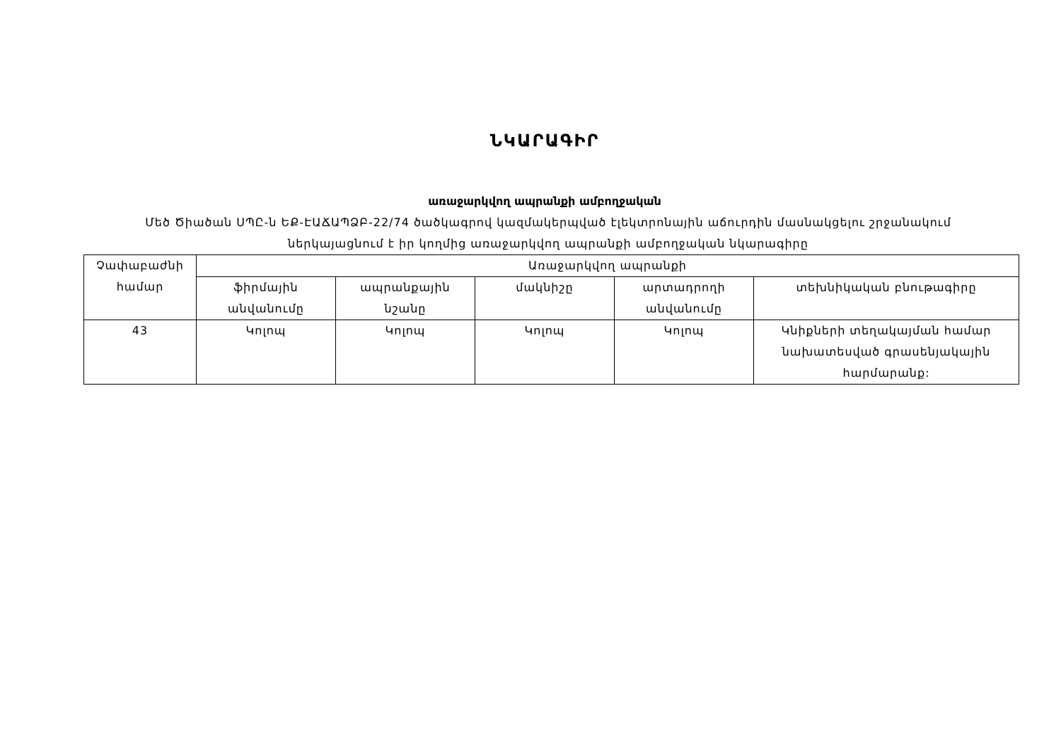ՆԿԱՐԱԳԻՐ
առաջարկվող ապրանքի ամբողջական
Մեծ Ծիածան ՍՊԸ-ն ԵՔ-ԷԱՃԱՊՁԲ-22/74 ծածկագրով կազմակերպված էլեկտրոնային աճուրդին մասնակցելու շրջանակում ներկայացնում է իր կողմից առաջարկվող ապրանքի ամբողջական նկարագիրը
| Չափաբաժնի համար | Առաջարկվող ապրանքի | | | | |
| --- | --- | --- | --- | --- | --- |
| | ֆիրմային անվանումը | ապրանքային նշանը | մակնիշը | արտադրողի անվանումը | տեխնիկական բնութագիրը |
| 43 | Կոլոպ | Կոլոպ | Կոլոպ | Կոլոպ | Կնիքների տեղակայման համար նախատեսված գրասենյակային հարմարանք: |